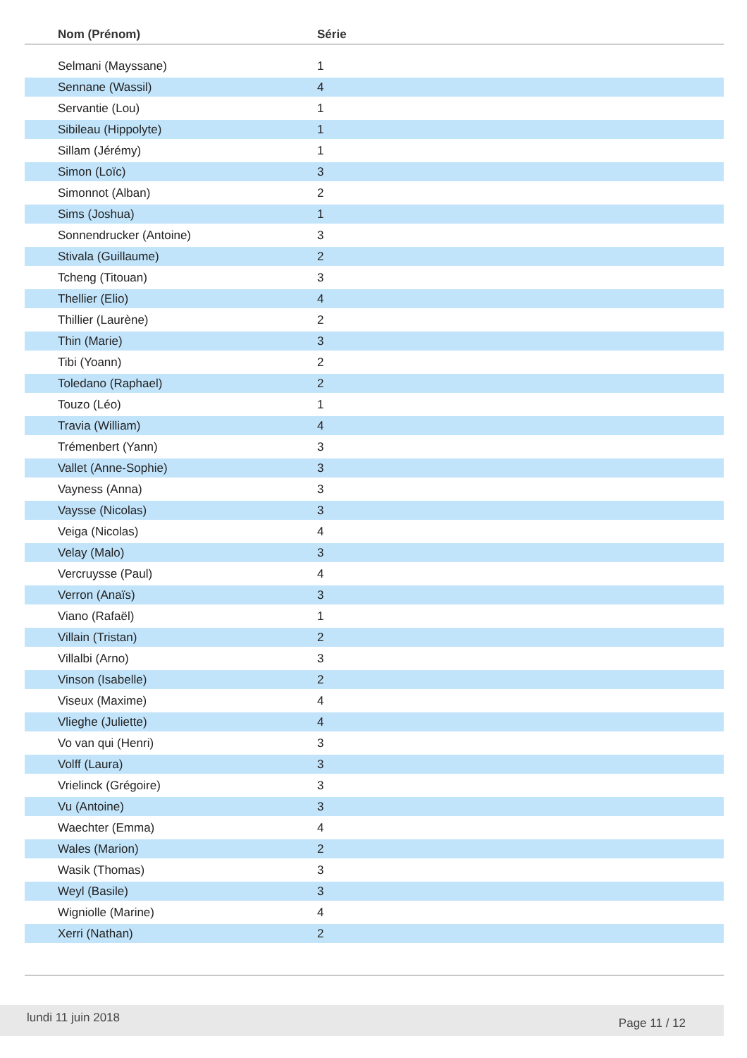| Nom (Prénom) | Série |
| --- | --- |
| Selmani (Mayssane) | 1 |
| Sennane (Wassil) | 4 |
| Servantie (Lou) | 1 |
| Sibileau (Hippolyte) | 1 |
| Sillam (Jérémy) | 1 |
| Simon (Loïc) | 3 |
| Simonnot (Alban) | 2 |
| Sims (Joshua) | 1 |
| Sonnendrucker (Antoine) | 3 |
| Stivala (Guillaume) | 2 |
| Tcheng (Titouan) | 3 |
| Thellier (Elio) | 4 |
| Thillier (Laurène) | 2 |
| Thin (Marie) | 3 |
| Tibi (Yoann) | 2 |
| Toledano (Raphael) | 2 |
| Touzo (Léo) | 1 |
| Travia (William) | 4 |
| Trémenbert (Yann) | 3 |
| Vallet (Anne-Sophie) | 3 |
| Vayness (Anna) | 3 |
| Vaysse (Nicolas) | 3 |
| Veiga (Nicolas) | 4 |
| Velay (Malo) | 3 |
| Vercruysse (Paul) | 4 |
| Verron (Anaïs) | 3 |
| Viano (Rafaël) | 1 |
| Villain (Tristan) | 2 |
| Villalbi (Arno) | 3 |
| Vinson (Isabelle) | 2 |
| Viseux (Maxime) | 4 |
| Vlieghe (Juliette) | 4 |
| Vo van qui (Henri) | 3 |
| Volff (Laura) | 3 |
| Vrielinck (Grégoire) | 3 |
| Vu (Antoine) | 3 |
| Waechter (Emma) | 4 |
| Wales (Marion) | 2 |
| Wasik (Thomas) | 3 |
| Weyl (Basile) | 3 |
| Wigniolle (Marine) | 4 |
| Xerri (Nathan) | 2 |
lundi 11 juin 2018 Page 11 / 12